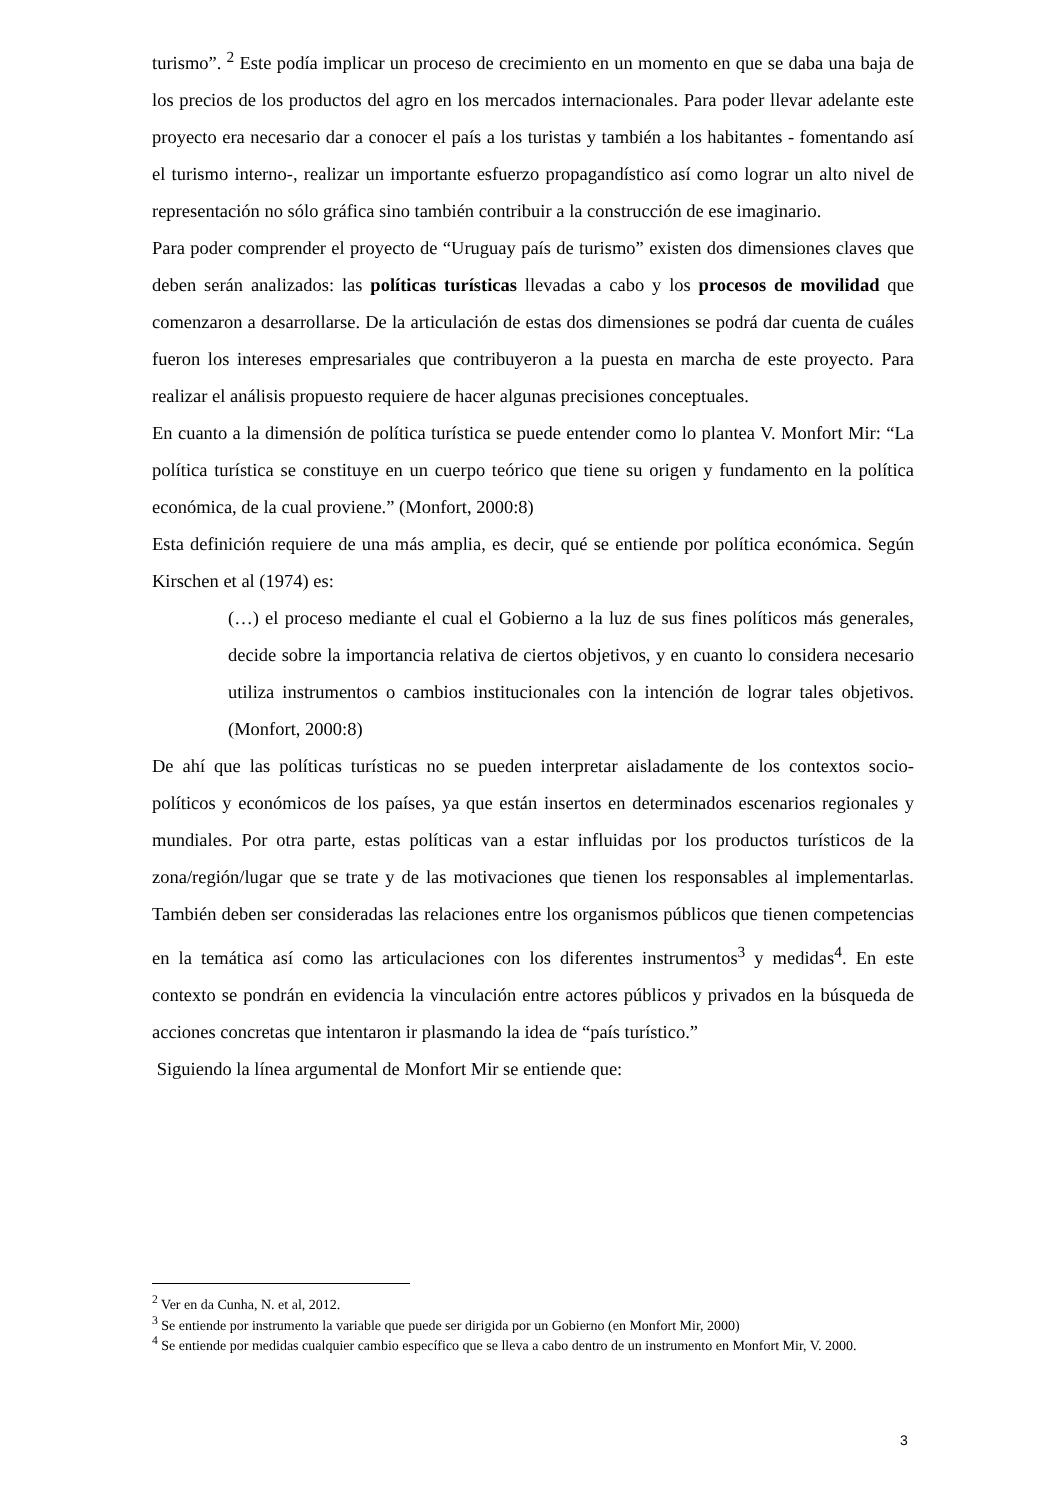turismo”. <sup>2</sup> Este podía implicar un proceso de crecimiento en un momento en que se daba una baja de los precios de los productos del agro en los mercados internacionales. Para poder llevar adelante este proyecto era necesario dar a conocer el país a los turistas y también a los habitantes - fomentando así el turismo interno-, realizar un importante esfuerzo propagandístico así como lograr un alto nivel de representación no sólo gráfica sino también contribuir a la construcción de ese imaginario.
Para poder comprender el proyecto de “Uruguay país de turismo” existen dos dimensiones claves que deben serán analizados: las políticas turísticas llevadas a cabo y los procesos de movilidad que comenzaron a desarrollarse. De la articulación de estas dos dimensiones se podrá dar cuenta de cuáles fueron los intereses empresariales que contribuyeron a la puesta en marcha de este proyecto. Para realizar el análisis propuesto requiere de hacer algunas precisiones conceptuales.
En cuanto a la dimensión de política turística se puede entender como lo plantea V. Monfort Mir: “La política turística se constituye en un cuerpo teórico que tiene su origen y fundamento en la política económica, de la cual proviene.” (Monfort, 2000:8)
Esta definición requiere de una más amplia, es decir, qué se entiende por política económica. Según Kirschen et al (1974) es:
(…) el proceso mediante el cual el Gobierno a la luz de sus fines políticos más generales, decide sobre la importancia relativa de ciertos objetivos, y en cuanto lo considera necesario utiliza instrumentos o cambios institucionales con la intención de lograr tales objetivos. (Monfort, 2000:8)
De ahí que las políticas turísticas no se pueden interpretar aisladamente de los contextos socio-políticos y económicos de los países, ya que están insertos en determinados escenarios regionales y mundiales. Por otra parte, estas políticas van a estar influidas por los productos turísticos de la zona/región/lugar que se trate y de las motivaciones que tienen los responsables al implementarlas. También deben ser consideradas las relaciones entre los organismos públicos que tienen competencias en la temática así como las articulaciones con los diferentes instrumentos<sup>3</sup> y medidas<sup>4</sup>. En este contexto se pondrán en evidencia la vinculación entre actores públicos y privados en la búsqueda de acciones concretas que intentaron ir plasmando la idea de “país turístico.”
Siguiendo la línea argumental de Monfort Mir se entiende que:
<sup>2</sup> Ver en da Cunha, N. et al, 2012.
<sup>3</sup> Se entiende por instrumento la variable que puede ser dirigida por un Gobierno (en Monfort Mir, 2000)
<sup>4</sup> Se entiende por medidas cualquier cambio específico que se lleva a cabo dentro de un instrumento en Monfort Mir, V. 2000.
3